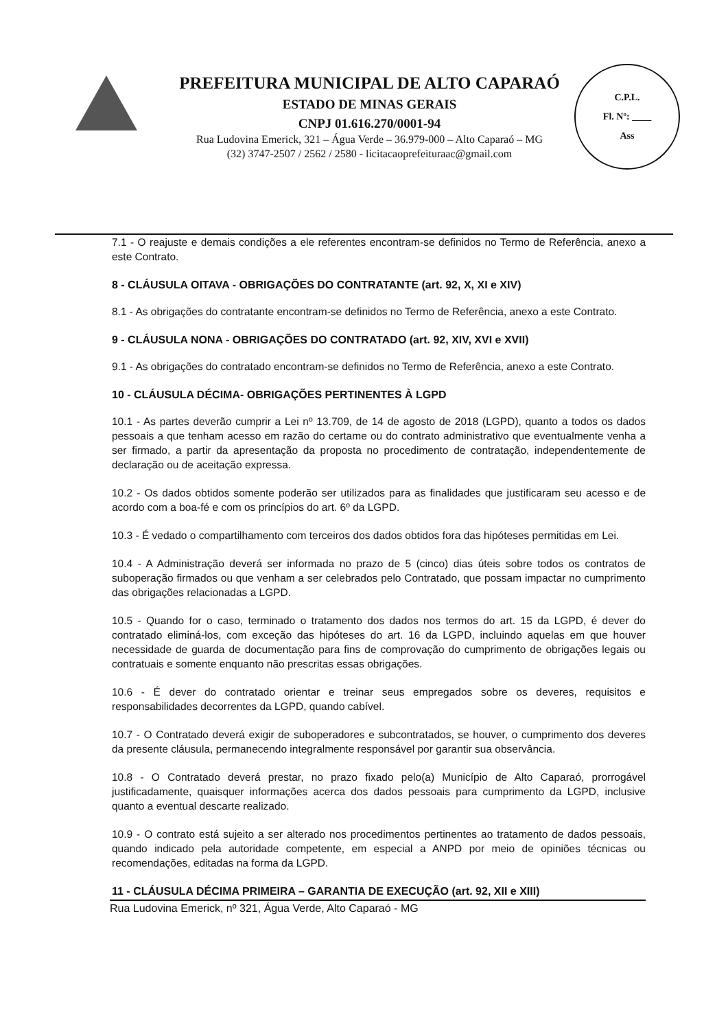PREFEITURA MUNICIPAL DE ALTO CAPARAÓ
ESTADO DE MINAS GERAIS
CNPJ 01.616.270/0001-94
Rua Ludovina Emerick, 321 – Água Verde – 36.979-000 – Alto Caparaó – MG
(32) 3747-2507 / 2562 / 2580 - licitacaoprefeituraac@gmail.com
C.P.L.
Fl. Nº: ____
Ass
7.1 - O reajuste e demais condições a ele referentes encontram-se definidos no Termo de Referência, anexo a este Contrato.
8 - CLÁUSULA OITAVA - OBRIGAÇÕES DO CONTRATANTE (art. 92, X, XI e XIV)
8.1 - As obrigações do contratante encontram-se definidos no Termo de Referência, anexo a este Contrato.
9 - CLÁUSULA NONA - OBRIGAÇÕES DO CONTRATADO (art. 92, XIV, XVI e XVII)
9.1 - As obrigações do contratado encontram-se definidos no Termo de Referência, anexo a este Contrato.
10 - CLÁUSULA DÉCIMA- OBRIGAÇÕES PERTINENTES À LGPD
10.1 - As partes deverão cumprir a Lei nº 13.709, de 14 de agosto de 2018 (LGPD), quanto a todos os dados pessoais a que tenham acesso em razão do certame ou do contrato administrativo que eventualmente venha a ser firmado, a partir da apresentação da proposta no procedimento de contratação, independentemente de declaração ou de aceitação expressa.
10.2 - Os dados obtidos somente poderão ser utilizados para as finalidades que justificaram seu acesso e de acordo com a boa-fé e com os princípios do art. 6º da LGPD.
10.3 - É vedado o compartilhamento com terceiros dos dados obtidos fora das hipóteses permitidas em Lei.
10.4 - A Administração deverá ser informada no prazo de 5 (cinco) dias úteis sobre todos os contratos de suboperação firmados ou que venham a ser celebrados pelo Contratado, que possam impactar no cumprimento das obrigações relacionadas a LGPD.
10.5 - Quando for o caso, terminado o tratamento dos dados nos termos do art. 15 da LGPD, é dever do contratado eliminá-los, com exceção das hipóteses do art. 16 da LGPD, incluindo aquelas em que houver necessidade de guarda de documentação para fins de comprovação do cumprimento de obrigações legais ou contratuais e somente enquanto não prescritas essas obrigações.
10.6 - É dever do contratado orientar e treinar seus empregados sobre os deveres, requisitos e responsabilidades decorrentes da LGPD, quando cabível.
10.7 - O Contratado deverá exigir de suboperadores e subcontratados, se houver, o cumprimento dos deveres da presente cláusula, permanecendo integralmente responsável por garantir sua observância.
10.8 - O Contratado deverá prestar, no prazo fixado pelo(a) Município de Alto Caparaó, prorrogável justificadamente, quaisquer informações acerca dos dados pessoais para cumprimento da LGPD, inclusive quanto a eventual descarte realizado.
10.9 - O contrato está sujeito a ser alterado nos procedimentos pertinentes ao tratamento de dados pessoais, quando indicado pela autoridade competente, em especial a ANPD por meio de opiniões técnicas ou recomendações, editadas na forma da LGPD.
11 - CLÁUSULA DÉCIMA PRIMEIRA – GARANTIA DE EXECUÇÃO (art. 92, XII e XIII)
Rua Ludovina Emerick, nº 321, Água Verde, Alto Caparaó - MG